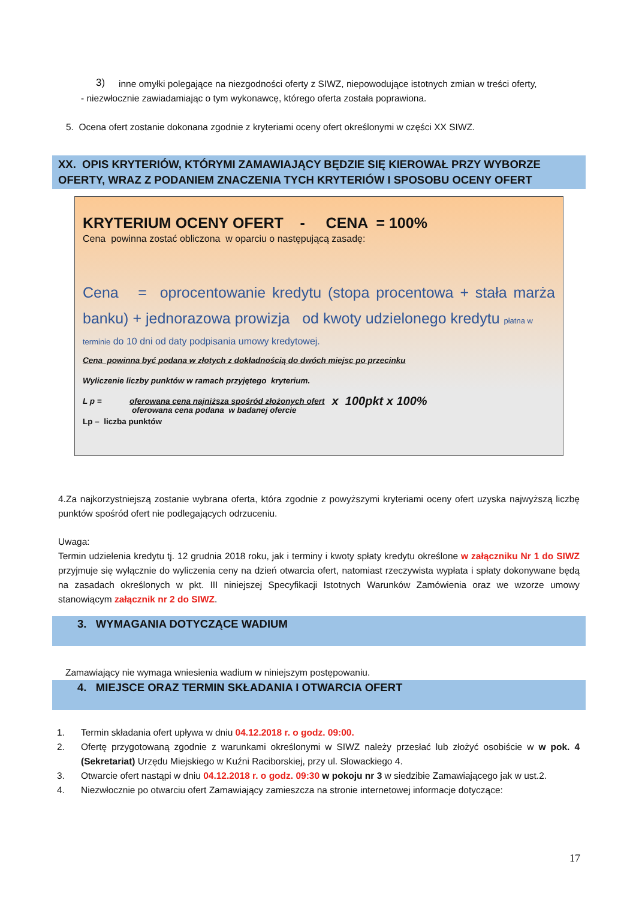3)
inne omyłki polegające na niezgodności oferty z SIWZ, niepowodujące istotnych zmian w treści oferty,
- niezwłocznie zawiadamiając o tym wykonawcę, którego oferta została poprawiona.
5. Ocena ofert zostanie dokonana zgodnie z kryteriami oceny ofert określonymi w części XX SIWZ.
XX. OPIS KRYTERIÓW, KTÓRYMI ZAMAWIAJĄCY BĘDZIE SIĘ KIEROWAŁ PRZY WYBORZE OFERTY, WRAZ Z PODANIEM ZNACZENIA TYCH KRYTERIÓW I SPOSOBU OCENY OFERT
KRYTERIUM OCENY OFERT - CENA = 100%
Cena powinna zostać obliczona w oparciu o następującą zasadę:
Cena = oprocentowanie kredytu (stopa procentowa + stała marża banku) + jednorazowa prowizja od kwoty udzielonego kredytu płatna w
terminie do 10 dni od daty podpisania umowy kredytowej.
Cena powinna być podana w złotych z dokładnością do dwóch miejsc po przecinku
Wyliczenie liczby punktów w ramach przyjętego kryterium.
L p = oferowana cena najniższa spośród złożonych ofert
oferowana cena podana w badanej ofercie
x 100pkt x 100%
Lp – liczba punktów
4.Za najkorzystniejszą zostanie wybrana oferta, która zgodnie z powyższymi kryteriami oceny ofert uzyska najwyższą liczbę punktów spośród ofert nie podlegających odrzuceniu.
Uwaga:
Termin udzielenia kredytu tj. 12 grudnia 2018 roku, jak i terminy i kwoty spłaty kredytu określone w załączniku Nr 1 do SIWZ przyjmuje się wyłącznie do wyliczenia ceny na dzień otwarcia ofert, natomiast rzeczywista wypłata i spłaty dokonywane będą na zasadach określonych w pkt. III niniejszej Specyfikacji Istotnych Warunków Zamówienia oraz we wzorze umowy stanowiącym załącznik nr 2 do SIWZ.
3. WYMAGANIA DOTYCZĄCE WADIUM
Zamawiający nie wymaga wniesienia wadium w niniejszym postępowaniu.
4. MIEJSCE ORAZ TERMIN SKŁADANIA I OTWARCIA OFERT
1. Termin składania ofert upływa w dniu 04.12.2018 r. o godz. 09:00.
2. Ofertę przygotowaną zgodnie z warunkami określonymi w SIWZ należy przesłać lub złożyć osobiście w w pok. 4 (Sekretariat) Urzędu Miejskiego w Kuźni Raciborskiej, przy ul. Słowackiego 4.
3. Otwarcie ofert nastąpi w dniu 04.12.2018 r. o godz. 09:30 w pokoju nr 3 w siedzibie Zamawiającego jak w ust.2.
4. Niezwłocznie po otwarciu ofert Zamawiający zamieszcza na stronie internetowej informacje dotyczące:
17